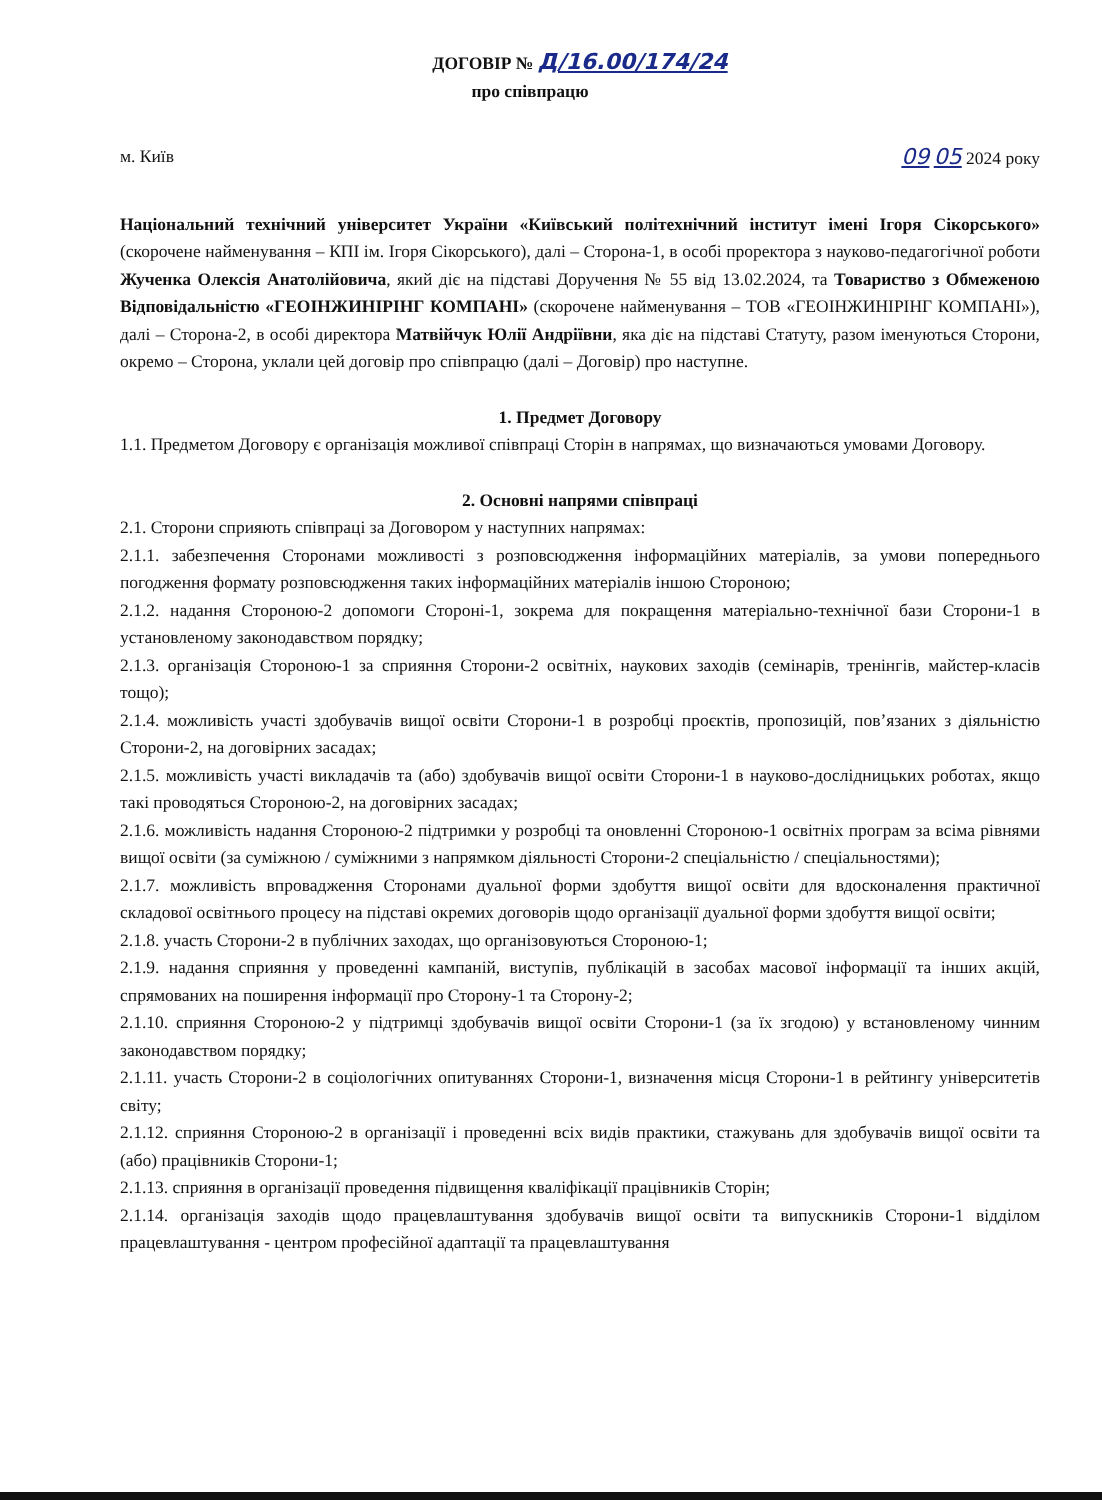ДОГОВІР № Д/16.00/174/24
про співпрацю
м. Київ 09 05 2024 року
Національний технічний університет України «Київський політехнічний інститут імені Ігоря Сікорського» (скорочене найменування – КПІ ім. Ігоря Сікорського), далі – Сторона-1, в особі проректора з науково-педагогічної роботи Жученка Олексія Анатолійовича, який діє на підставі Доручення № 55 від 13.02.2024, та Товариство з Обмеженою Відповідальністю «ГЕОІНЖИНІРІНГ КОМПАНІ» (скорочене найменування – ТОВ «ГЕОІНЖИНІРІНГ КОМПАНІ»), далі – Сторона-2, в особі директора Матвійчук Юлії Андріївни, яка діє на підставі Статуту, разом іменуються Сторони, окремо – Сторона, уклали цей договір про співпрацю (далі – Договір) про наступне.
1. Предмет Договору
1.1. Предметом Договору є організація можливої співпраці Сторін в напрямах, що визначаються умовами Договору.
2. Основні напрями співпраці
2.1. Сторони сприяють співпраці за Договором у наступних напрямах:
2.1.1. забезпечення Сторонами можливості з розповсюдження інформаційних матеріалів, за умови попереднього погодження формату розповсюдження таких інформаційних матеріалів іншою Стороною;
2.1.2. надання Стороною-2 допомоги Стороні-1, зокрема для покращення матеріально-технічної бази Сторони-1 в установленому законодавством порядку;
2.1.3. організація Стороною-1 за сприяння Сторони-2 освітніх, наукових заходів (семінарів, тренінгів, майстер-класів тощо);
2.1.4. можливість участі здобувачів вищої освіти Сторони-1 в розробці проєктів, пропозицій, пов’язаних з діяльністю Сторони-2, на договірних засадах;
2.1.5. можливість участі викладачів та (або) здобувачів вищої освіти Сторони-1 в науково-дослідницьких роботах, якщо такі проводяться Стороною-2, на договірних засадах;
2.1.6. можливість надання Стороною-2 підтримки у розробці та оновленні Стороною-1 освітніх програм за всіма рівнями вищої освіти (за суміжною / суміжними з напрямком діяльності Сторони-2 спеціальністю / спеціальностями);
2.1.7. можливість впровадження Сторонами дуальної форми здобуття вищої освіти для вдосконалення практичної складової освітнього процесу на підставі окремих договорів щодо організації дуальної форми здобуття вищої освіти;
2.1.8. участь Сторони-2 в публічних заходах, що організовуються Стороною-1;
2.1.9. надання сприяння у проведенні кампаній, виступів, публікацій в засобах масової інформації та інших акцій, спрямованих на поширення інформації про Сторону-1 та Сторону-2;
2.1.10. сприяння Стороною-2 у підтримці здобувачів вищої освіти Сторони-1 (за їх згодою) у встановленому чинним законодавством порядку;
2.1.11. участь Сторони-2 в соціологічних опитуваннях Сторони-1, визначення місця Сторони-1 в рейтингу університетів світу;
2.1.12. сприяння Стороною-2 в організації і проведенні всіх видів практики, стажувань для здобувачів вищої освіти та (або) працівників Сторони-1;
2.1.13. сприяння в організації проведення підвищення кваліфікації працівників Сторін;
2.1.14. організація заходів щодо працевлаштування здобувачів вищої освіти та випускників Сторони-1 відділом працевлаштування - центром професійної адаптації та працевлаштування